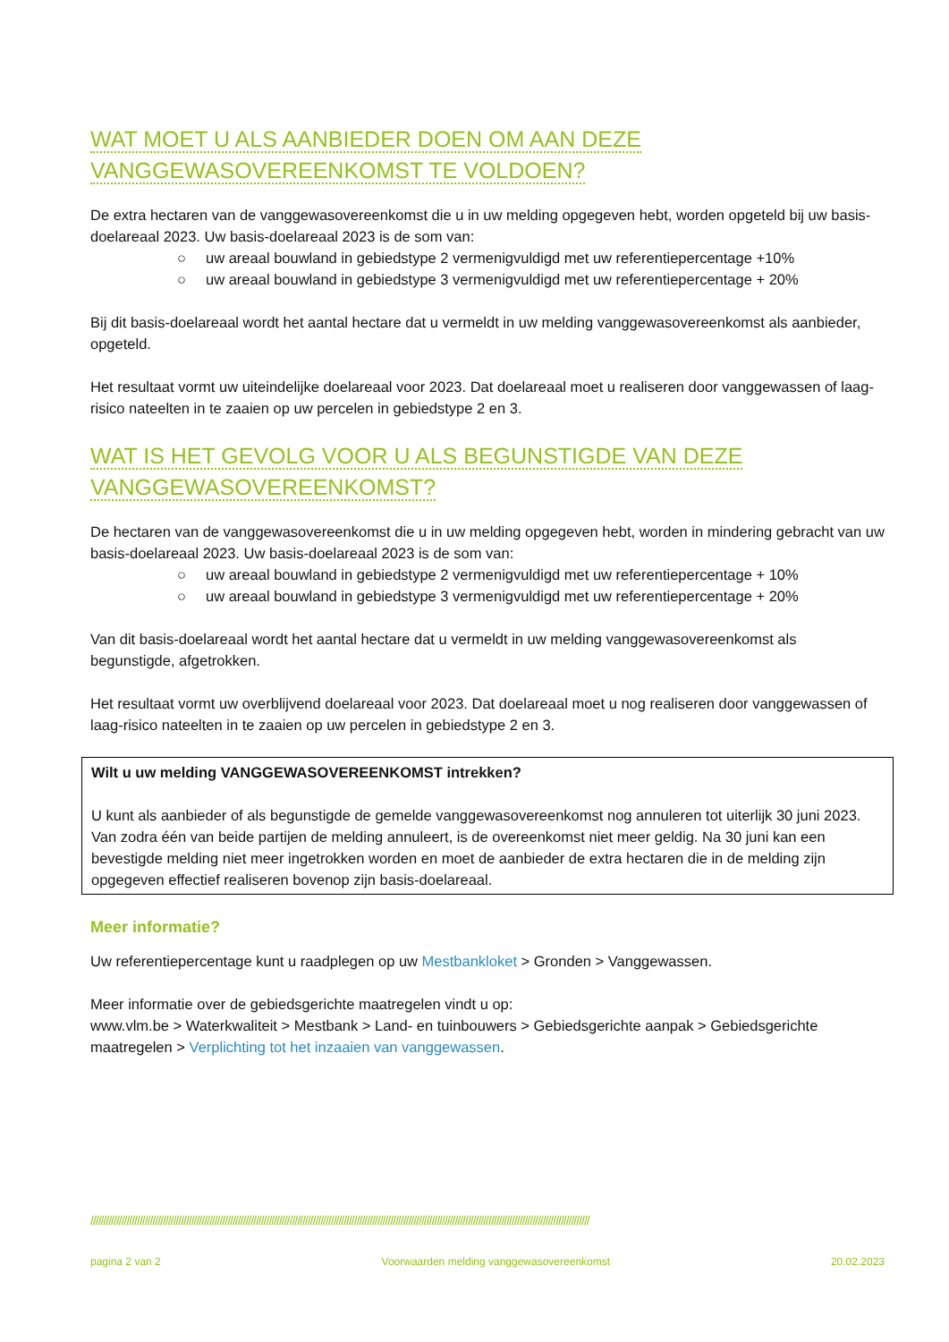WAT MOET U ALS AANBIEDER DOEN OM AAN DEZE
VANGGEWASOVEREENKOMST TE VOLDOEN?
De extra hectaren van de vanggewasovereenkomst die u in uw melding opgegeven hebt, worden opgeteld bij uw basis-doelareaal 2023. Uw basis-doelareaal 2023 is de som van:
○ uw areaal bouwland in gebiedstype 2 vermenigvuldigd met uw referentiepercentage +10%
○ uw areaal bouwland in gebiedstype 3 vermenigvuldigd met uw referentiepercentage + 20%
Bij dit basis-doelareaal wordt het aantal hectare dat u vermeldt in uw melding vanggewasovereenkomst als aanbieder, opgeteld.
Het resultaat vormt uw uiteindelijke doelareaal voor 2023. Dat doelareaal moet u realiseren door vanggewassen of laag-risico nateelten in te zaaien op uw percelen in gebiedstype 2 en 3.
WAT IS HET GEVOLG VOOR U ALS BEGUNSTIGDE VAN DEZE
VANGGEWASOVEREENKOMST?
De hectaren van de vanggewasovereenkomst die u in uw melding opgegeven hebt, worden in mindering gebracht van uw basis-doelareaal 2023. Uw basis-doelareaal 2023 is de som van:
○ uw areaal bouwland in gebiedstype 2 vermenigvuldigd met uw referentiepercentage + 10%
○ uw areaal bouwland in gebiedstype 3 vermenigvuldigd met uw referentiepercentage + 20%
Van dit basis-doelareaal wordt het aantal hectare dat u vermeldt in uw melding vanggewasovereenkomst als begunstigde, afgetrokken.
Het resultaat vormt uw overblijvend doelareaal voor 2023. Dat doelareaal moet u nog realiseren door vanggewassen of laag-risico nateelten in te zaaien op uw percelen in gebiedstype 2 en 3.
Wilt u uw melding VANGGEWASOVEREENKOMST intrekken?
U kunt als aanbieder of als begunstigde de gemelde vanggewasovereenkomst nog annuleren tot uiterlijk 30 juni 2023.
Van zodra één van beide partijen de melding annuleert, is de overeenkomst niet meer geldig. Na 30 juni kan een bevestigde melding niet meer ingetrokken worden en moet de aanbieder de extra hectaren die in de melding zijn opgegeven effectief realiseren bovenop zijn basis-doelareaal.
Meer informatie?
Uw referentiepercentage kunt u raadplegen op uw Mestbankloket > Gronden > Vanggewassen.
Meer informatie over de gebiedsgerichte maatregelen vindt u op:
www.vlm.be > Waterkwaliteit > Mestbank > Land- en tuinbouwers > Gebiedsgerichte aanpak > Gebiedsgerichte maatregelen > Verplichting tot het inzaaien van vanggewassen.
/////////////////////////////////////////////////////////////////////////////////////////////////////////////////////////////////////////////////////////////////////////////////////////////////
pagina 2 van 2 Voorwaarden melding vanggewasovereenkomst 20.02.2023